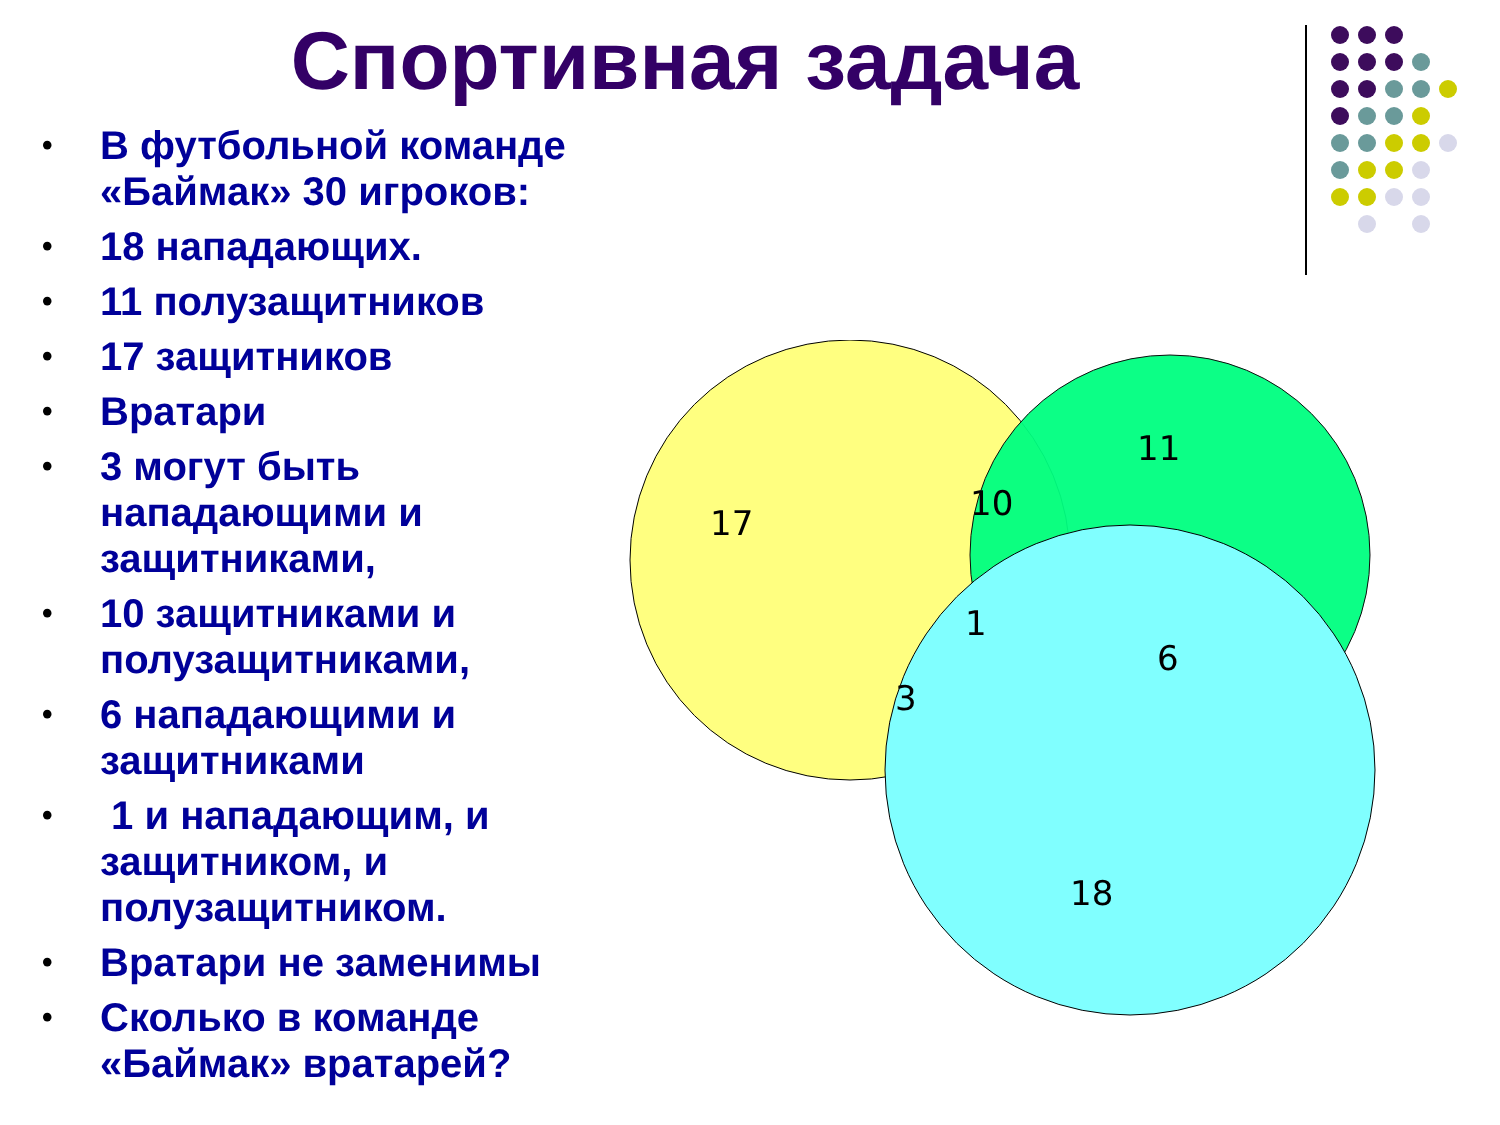Спортивная задача
17
11
10
1
3
6
18
• В футбольной команде «Баймак» 30 игроков:
• 18 нападающих.
• 11 полузащитников
• 17 защитников
• Вратари
• 3 могут быть нападающими и защитниками,
• 10 защитниками и полузащитниками,
• 6 нападающими и защитниками
• 1 и нападающим, и защитником, и полузащитником.
• Вратари не заменимы
• Сколько в команде «Баймак» вратарей?